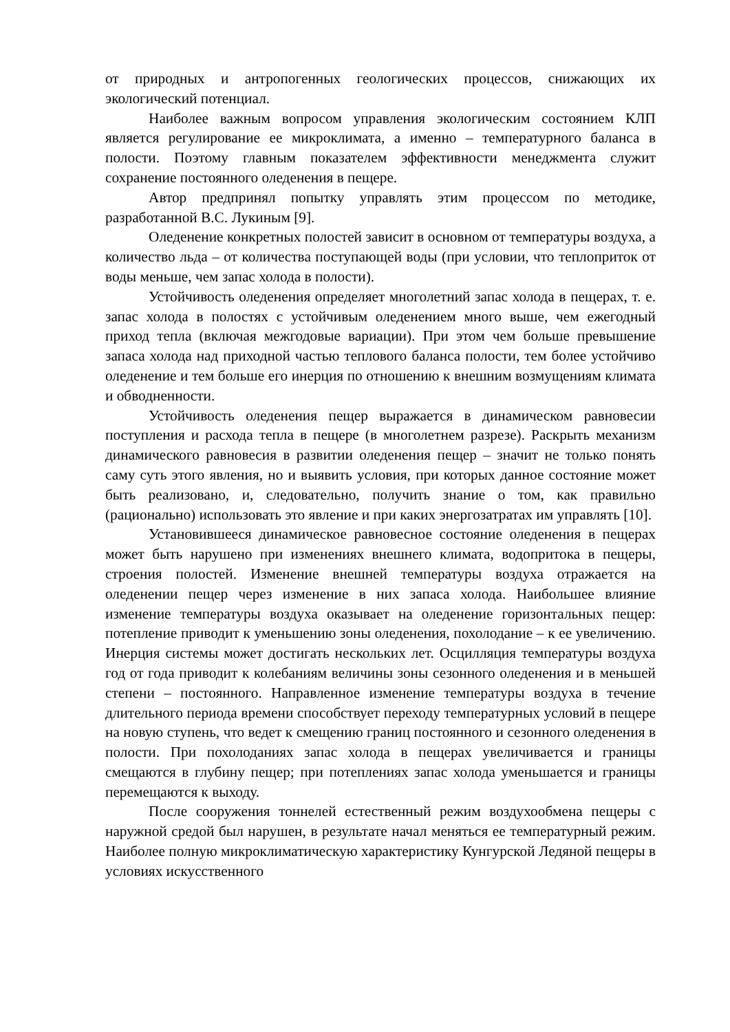от природных и антропогенных геологических процессов, снижающих их экологический потенциал.
Наиболее важным вопросом управления экологическим состоянием КЛП является регулирование ее микроклимата, а именно – температурного баланса в полости. Поэтому главным показателем эффективности менеджмента служит сохранение постоянного оледенения в пещере.
Автор предпринял попытку управлять этим процессом по методике, разработанной В.С. Лукиным [9].
Оледенение конкретных полостей зависит в основном от температуры воздуха, а количество льда – от количества поступающей воды (при условии, что теплоприток от воды меньше, чем запас холода в полости).
Устойчивость оледенения определяет многолетний запас холода в пещерах, т. е. запас холода в полостях с устойчивым оледенением много выше, чем ежегодный приход тепла (включая межгодовые вариации). При этом чем больше превышение запаса холода над приходной частью теплового баланса полости, тем более устойчиво оледенение и тем больше его инерция по отношению к внешним возмущениям климата и обводненности.
Устойчивость оледенения пещер выражается в динамическом равновесии поступления и расхода тепла в пещере (в многолетнем разрезе). Раскрыть механизм динамического равновесия в развитии оледенения пещер – значит не только понять саму суть этого явления, но и выявить условия, при которых данное состояние может быть реализовано, и, следовательно, получить знание о том, как правильно (рационально) использовать это явление и при каких энергозатратах им управлять [10].
Установившееся динамическое равновесное состояние оледенения в пещерах может быть нарушено при изменениях внешнего климата, водопритока в пещеры, строения полостей. Изменение внешней температуры воздуха отражается на оледенении пещер через изменение в них запаса холода. Наибольшее влияние изменение температуры воздуха оказывает на оледенение горизонтальных пещер: потепление приводит к уменьшению зоны оледенения, похолодание – к ее увеличению. Инерция системы может достигать нескольких лет. Осцилляция температуры воздуха год от года приводит к колебаниям величины зоны сезонного оледенения и в меньшей степени – постоянного. Направленное изменение температуры воздуха в течение длительного периода времени способствует переходу температурных условий в пещере на новую ступень, что ведет к смещению границ постоянного и сезонного оледенения в полости. При похолоданиях запас холода в пещерах увеличивается и границы смещаются в глубину пещер; при потеплениях запас холода уменьшается и границы перемещаются к выходу.
После сооружения тоннелей естественный режим воздухообмена пещеры с наружной средой был нарушен, в результате начал меняться ее температурный режим. Наиболее полную микроклиматическую характеристику Кунгурской Ледяной пещеры в условиях искусственного